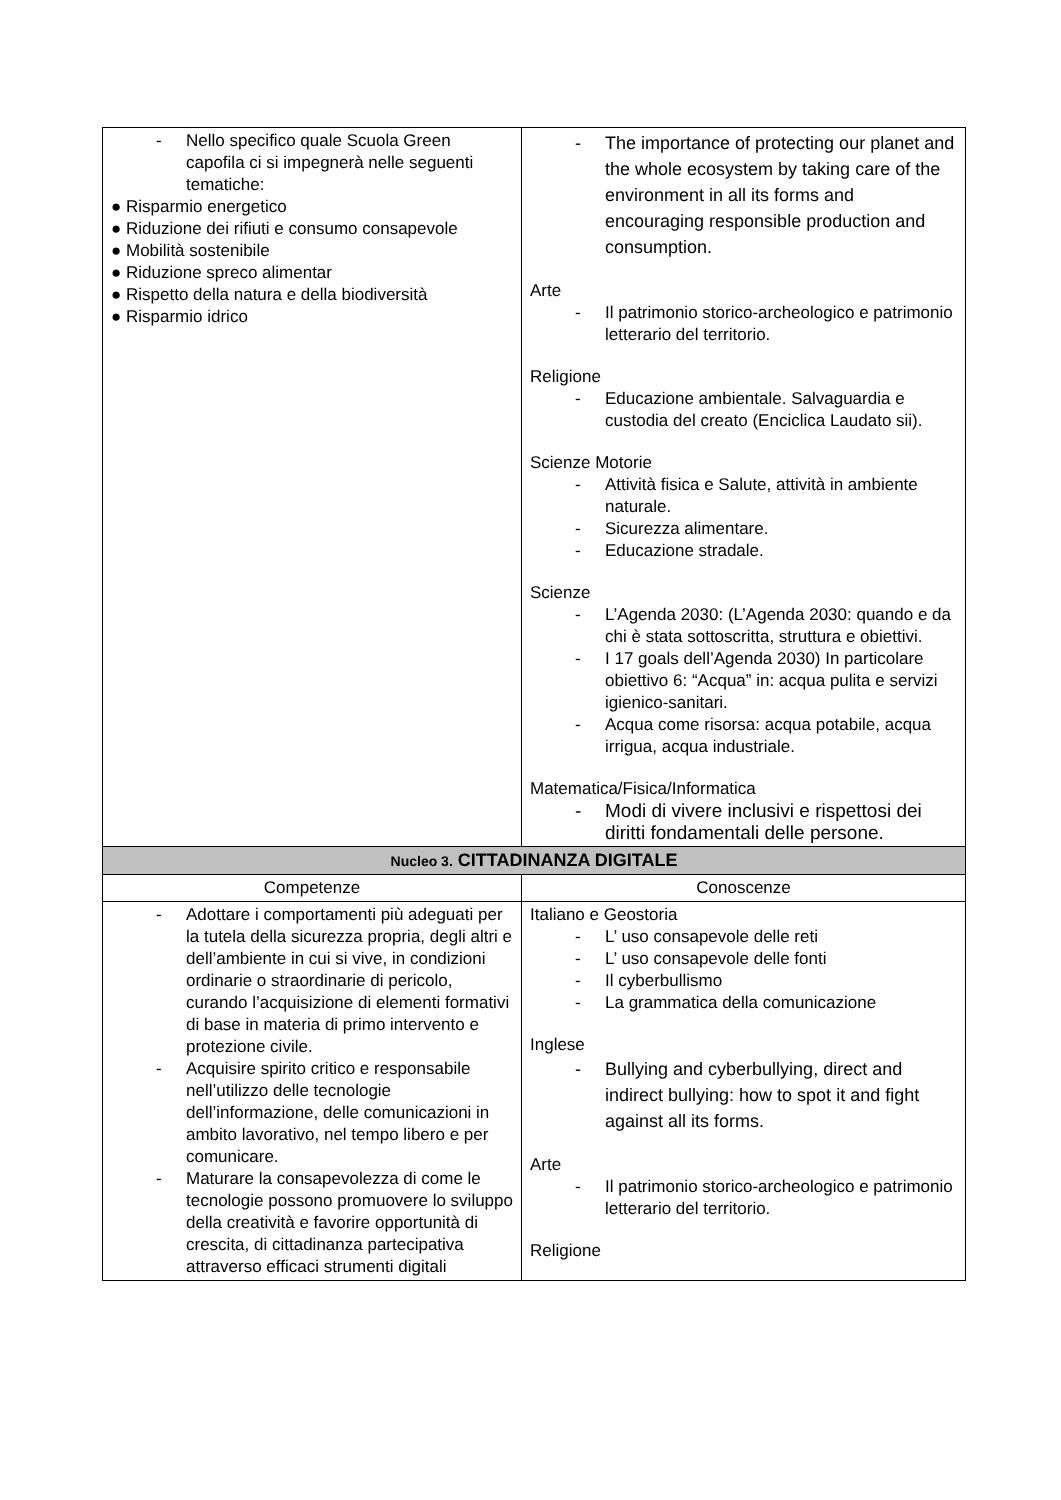| - Nello specifico quale Scuola Green capofila ci si impegnerà nelle seguenti tematiche: ● Risparmio energetico ● Riduzione dei rifiuti e consumo consapevole ● Mobilità sostenibile ● Riduzione spreco alimentar ● Rispetto della natura e della biodiversità ● Risparmio idrico | - The importance of protecting our planet and the whole ecosystem by taking care of the environment in all its forms and encouraging responsible production and consumption. Arte - Il patrimonio storico-archeologico e patrimonio letterario del territorio. Religione - Educazione ambientale. Salvaguardia e custodia del creato (Enciclica Laudato sii). Scienze Motorie - Attività fisica e Salute, attività in ambiente naturale. - Sicurezza alimentare. - Educazione stradale. Scienze - L’Agenda 2030: (L’Agenda 2030: quando e da chi è stata sottoscritta, struttura e obiettivi. - I 17 goals dell’Agenda 2030) In particolare obiettivo 6: “Acqua” in: acqua pulita e servizi igienico-sanitari. - Acqua come risorsa: acqua potabile, acqua irrigua, acqua industriale. Matematica/Fisica/Informatica - Modi di vivere inclusivi e rispettosi dei diritti fondamentali delle persone. |
| Nucleo 3. CITTADINANZA DIGITALE | |
| Competenze | Conoscenze |
| - Adottare i comportamenti più adeguati per la tutela della sicurezza propria, degli altri e dell’ambiente in cui si vive, in condizioni ordinarie o straordinarie di pericolo, curando l’acquisizione di elementi formativi di base in materia di primo intervento e protezione civile. - Acquisire spirito critico e responsabile nell’utilizzo delle tecnologie dell’informazione, delle comunicazioni in ambito lavorativo, nel tempo libero e per comunicare. - Maturare la consapevolezza di come le tecnologie possono promuovere lo sviluppo della creatività e favorire opportunità di crescita, di cittadinanza partecipativa attraverso efficaci strumenti digitali | Italiano e Geostoria - L’ uso consapevole delle reti - L’ uso consapevole delle fonti - Il cyberbullismo - La grammatica della comunicazione Inglese - Bullying and cyberbullying, direct and indirect bullying: how to spot it and fight against all its forms. Arte - Il patrimonio storico-archeologico e patrimonio letterario del territorio. Religione |